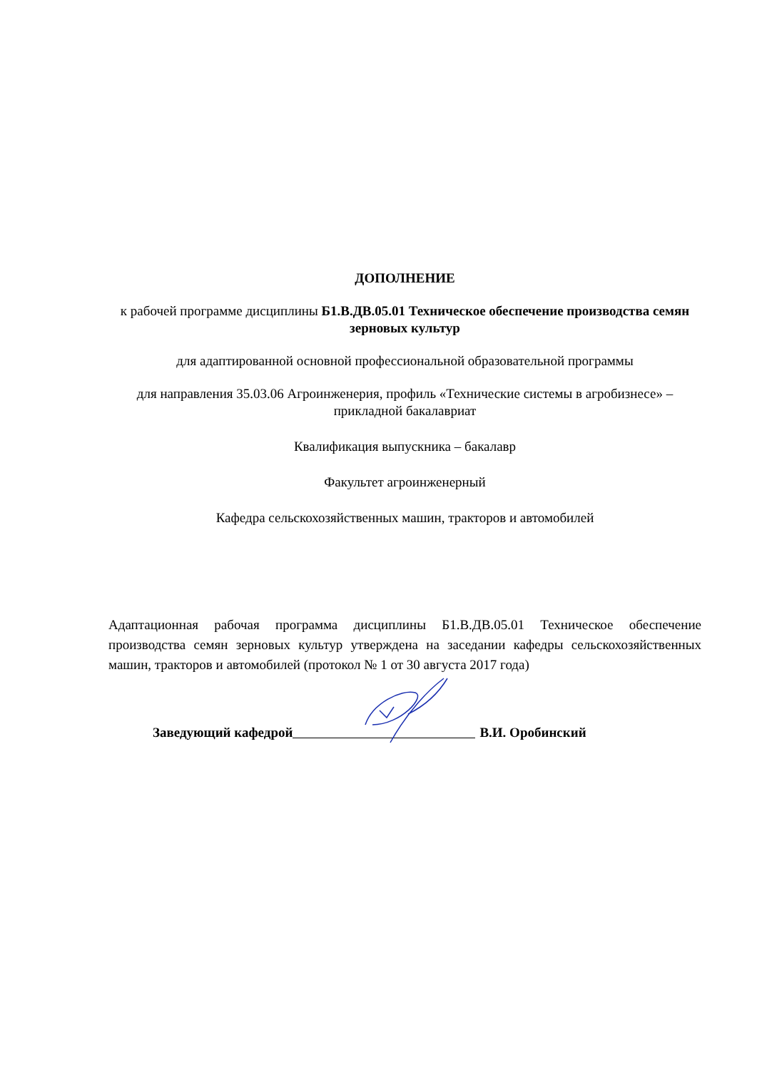ДОПОЛНЕНИЕ
к рабочей программе дисциплины Б1.В.ДВ.05.01 Техническое обеспечение производства семян зерновых культур
для адаптированной основной профессиональной образовательной программы
для направления 35.03.06 Агроинженерия, профиль «Технические системы в агробизнесе» – прикладной бакалавриат
Квалификация выпускника – бакалавр
Факультет агроинженерный
Кафедра сельскохозяйственных машин, тракторов и автомобилей
Адаптационная рабочая программа дисциплины Б1.В.ДВ.05.01 Техническое обеспечение производства семян зерновых культур утверждена на заседании кафедры сельскохозяйственных машин, тракторов и автомобилей (протокол № 1 от 30 августа 2017 года)
Заведующий кафедрой В.И. Оробинский